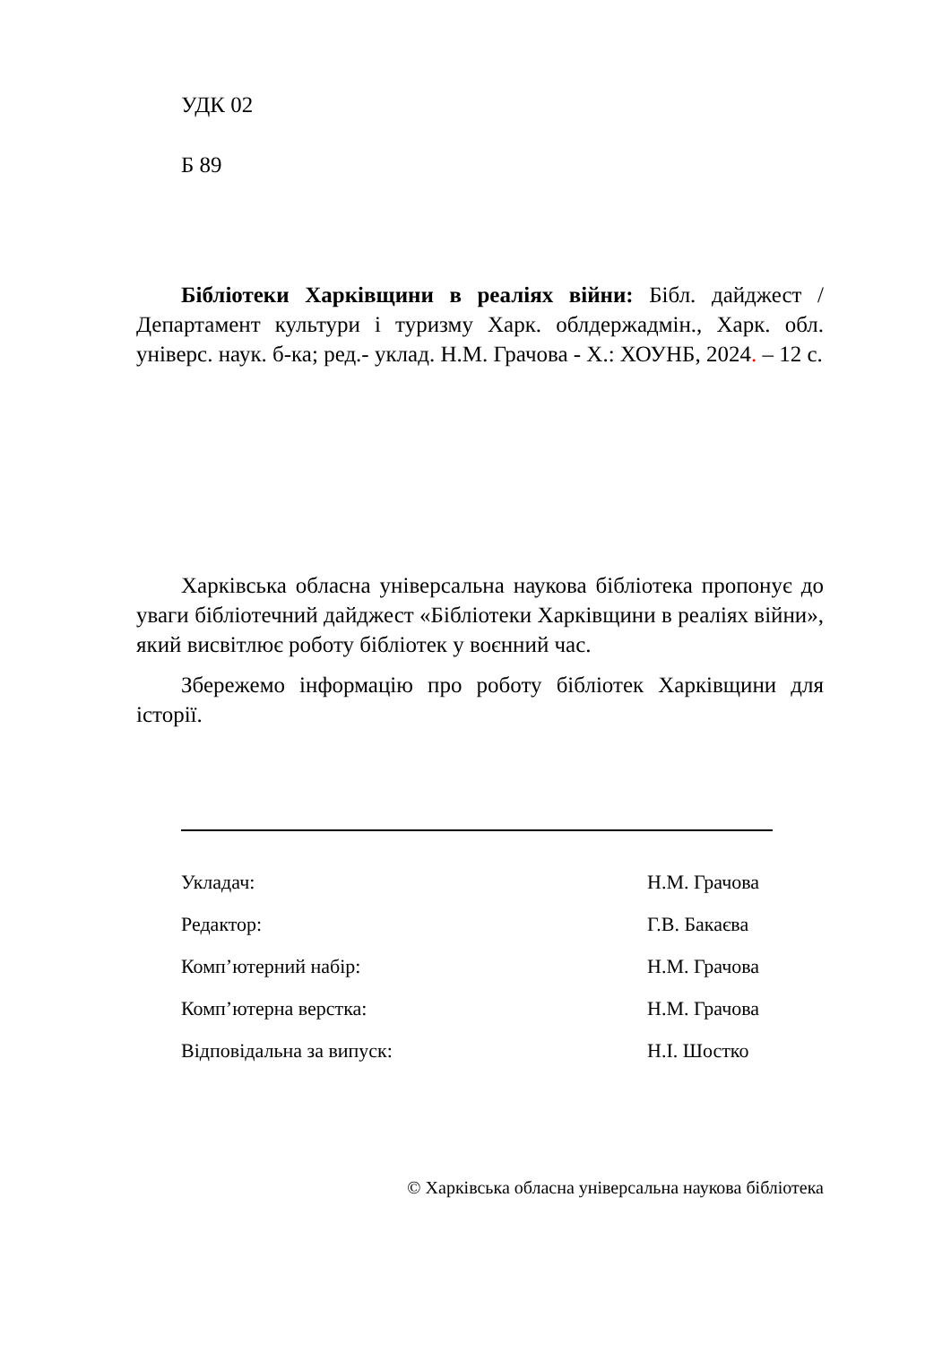УДК 02
Б 89
Бібліотеки Харківщини в реаліях війни: Бібл. дайджест / Департамент культури і туризму Харк. облдержадмін., Харк. обл. універс. наук. б-ка; ред.- уклад. Н.М. Грачова - Х.: ХОУНБ, 2024. – 12 с.
Харківська обласна універсальна наукова бібліотека пропонує до уваги бібліотечний дайджест «Бібліотеки Харківщини в реаліях війни», який висвітлює роботу бібліотек у воєнний час.
Збережемо інформацію про роботу бібліотек Харківщини для історії.
Укладач: Н.М. Грачова
Редактор: Г.В. Бакаєва
Комп’ютерний набір: Н.М. Грачова
Комп’ютерна верстка: Н.М. Грачова
Відповідальна за випуск: Н.І. Шостко
© Харківська обласна універсальна наукова бібліотека